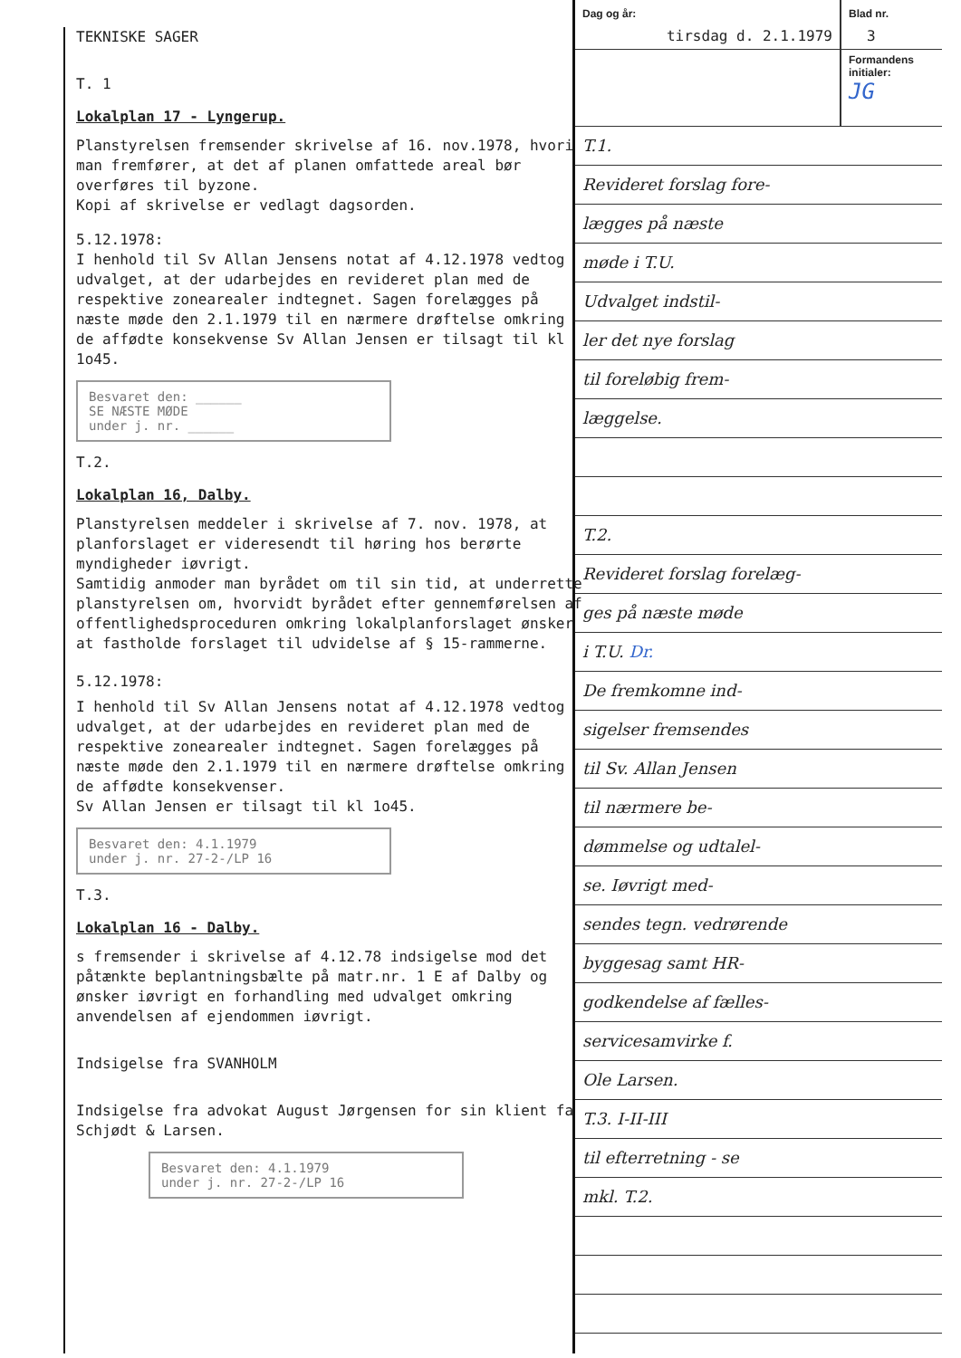TEKNISKE SAGER
T. 1
Lokalplan 17 - Lyngerup.
Planstyrelsen fremsender skrivelse af 16. nov.1978, hvori man fremfører, at det af planen omfattede areal bør overføres til byzone.
Kopi af skrivelse er vedlagt dagsorden.
5.12.1978:
I henhold til Sv Allan Jensens notat af 4.12.1978 vedtog udvalget, at der udarbejdes en revideret plan med de respektive zonearealer indtegnet. Sagen forelægges på næste møde den 2.1.1979 til en nærmere drøftelse omkring de affødte konsekvense Sv Allan Jensen er tilsagt til kl 1o45.
Besvaret den: ______
SE NÆSTE MØDE
under j. nr. ______
T.2.
Lokalplan 16, Dalby.
Planstyrelsen meddeler i skrivelse af 7. nov. 1978, at planforslaget er videresendt til høring hos berørte myndigheder iøvrigt.
Samtidig anmoder man byrådet om til sin tid, at underrette planstyrelsen om, hvorvidt byrådet efter gennemførelsen af offentlighedsproceduren omkring lokalplanforslaget ønsker at fastholde forslaget til udvidelse af § 15-rammerne.
5.12.1978:
I henhold til Sv Allan Jensens notat af 4.12.1978 vedtog udvalget, at der udarbejdes en revideret plan med de respektive zonearealer indtegnet. Sagen forelægges på næste møde den 2.1.1979 til en nærmere drøftelse omkring de affødte konsekvenser.
Sv Allan Jensen er tilsagt til kl 1o45.
Besvaret den: 4.1.1979
under j. nr. 27-2-/LP 16
T.3.
Lokalplan 16 - Dalby.
s fremsender i skrivelse af 4.12.78 indsigelse mod det påtænkte beplantningsbælte på matr.nr. 1 E af Dalby og ønsker iøvrigt en forhandling med udvalget omkring anvendelsen af ejendommen iøvrigt.
Indsigelse fra SVANHOLM
Indsigelse fra advokat August Jørgensen for sin klient fa Schjødt & Larsen.
Besvaret den: 4.1.1979
under j. nr. 27-2-/LP 16
Dag og år:
tirsdag d. 2.1.1979
Blad nr.
3
Formandens initialer:
JG
T.1.
Revideret forslag fore-
lægges på næste
møde i T.U.
Udvalget indstil-
ler det nye forslag
til foreløbig frem-
læggelse.
T.2.
Revideret forslag forelæg-
ges på næste møde
i T.U. Dr.
De fremkomne ind-
sigelser fremsendes
til Sv. Allan Jensen
til nærmere be-
dømmelse og udtalel-
se. Iøvrigt med-
sendes tegn. vedrørende
byggesag samt HR-
godkendelse af fælles-
servicesamvirke f.
Ole Larsen.
T.3. I-II-III
til efterretning - se
mkl. T.2.